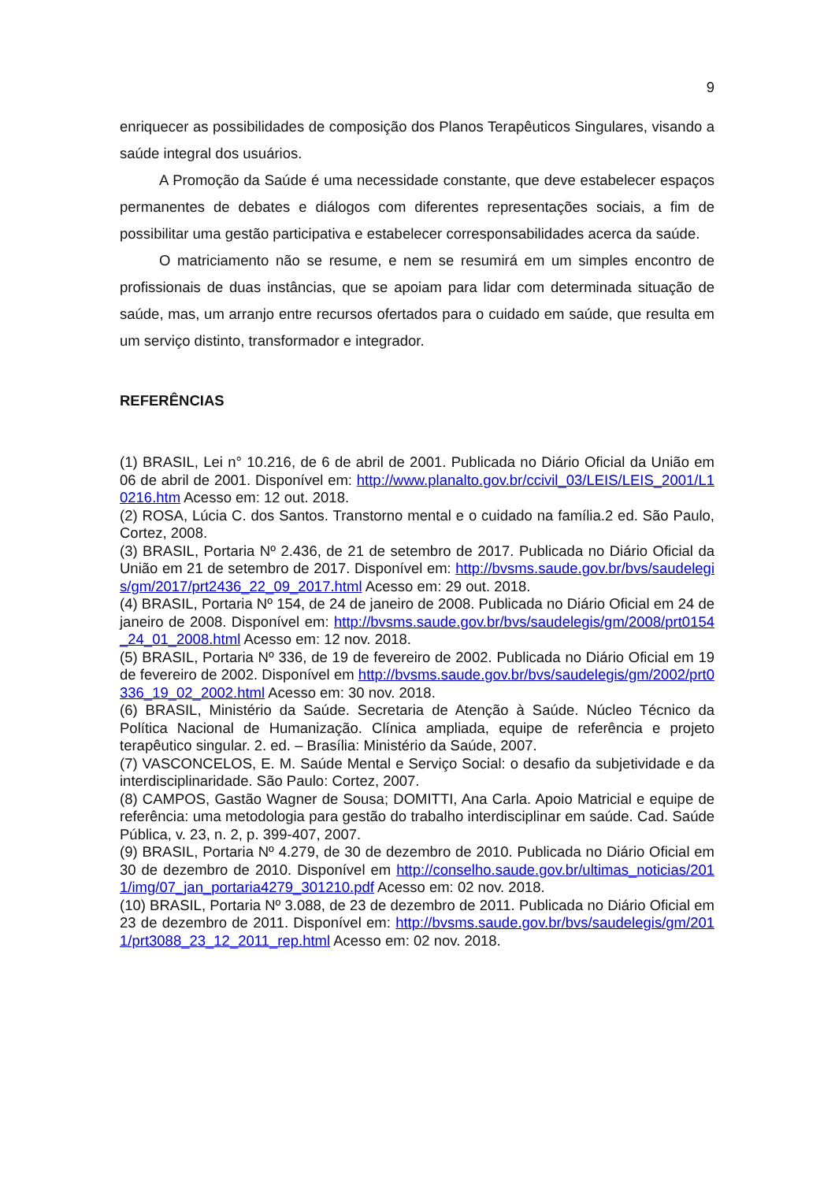9
enriquecer as possibilidades de composição dos Planos Terapêuticos Singulares, visando a saúde integral dos usuários.
A Promoção da Saúde é uma necessidade constante, que deve estabelecer espaços permanentes de debates e diálogos com diferentes representações sociais, a fim de possibilitar uma gestão participativa e estabelecer corresponsabilidades acerca da saúde.
O matriciamento não se resume, e nem se resumirá em um simples encontro de profissionais de duas instâncias, que se apoiam para lidar com determinada situação de saúde, mas, um arranjo entre recursos ofertados para o cuidado em saúde, que resulta em um serviço distinto, transformador e integrador.
REFERÊNCIAS
(1) BRASIL, Lei n° 10.216, de 6 de abril de 2001. Publicada no Diário Oficial da União em 06 de abril de 2001. Disponível em: http://www.planalto.gov.br/ccivil_03/LEIS/LEIS_2001/L10216.htm Acesso em: 12 out. 2018.
(2) ROSA, Lúcia C. dos Santos. Transtorno mental e o cuidado na família.2 ed. São Paulo, Cortez, 2008.
(3) BRASIL, Portaria Nº 2.436, de 21 de setembro de 2017. Publicada no Diário Oficial da União em 21 de setembro de 2017. Disponível em: http://bvsms.saude.gov.br/bvs/saudelegis/gm/2017/prt2436_22_09_2017.html Acesso em: 29 out. 2018.
(4) BRASIL, Portaria Nº 154, de 24 de janeiro de 2008. Publicada no Diário Oficial em 24 de janeiro de 2008. Disponível em: http://bvsms.saude.gov.br/bvs/saudelegis/gm/2008/prt0154_24_01_2008.html Acesso em: 12 nov. 2018.
(5) BRASIL, Portaria Nº 336, de 19 de fevereiro de 2002. Publicada no Diário Oficial em 19 de fevereiro de 2002. Disponível em http://bvsms.saude.gov.br/bvs/saudelegis/gm/2002/prt0336_19_02_2002.html Acesso em: 30 nov. 2018.
(6) BRASIL, Ministério da Saúde. Secretaria de Atenção à Saúde. Núcleo Técnico da Política Nacional de Humanização. Clínica ampliada, equipe de referência e projeto terapêutico singular. 2. ed. – Brasília: Ministério da Saúde, 2007.
(7) VASCONCELOS, E. M. Saúde Mental e Serviço Social: o desafio da subjetividade e da interdisciplinaridade. São Paulo: Cortez, 2007.
(8) CAMPOS, Gastão Wagner de Sousa; DOMITTI, Ana Carla. Apoio Matricial e equipe de referência: uma metodologia para gestão do trabalho interdisciplinar em saúde. Cad. Saúde Pública, v. 23, n. 2, p. 399-407, 2007.
(9) BRASIL, Portaria Nº 4.279, de 30 de dezembro de 2010. Publicada no Diário Oficial em 30 de dezembro de 2010. Disponível em http://conselho.saude.gov.br/ultimas_noticias/2011/img/07_jan_portaria4279_301210.pdf Acesso em: 02 nov. 2018.
(10) BRASIL, Portaria Nº 3.088, de 23 de dezembro de 2011. Publicada no Diário Oficial em 23 de dezembro de 2011. Disponível em: http://bvsms.saude.gov.br/bvs/saudelegis/gm/2011/prt3088_23_12_2011_rep.html Acesso em: 02 nov. 2018.